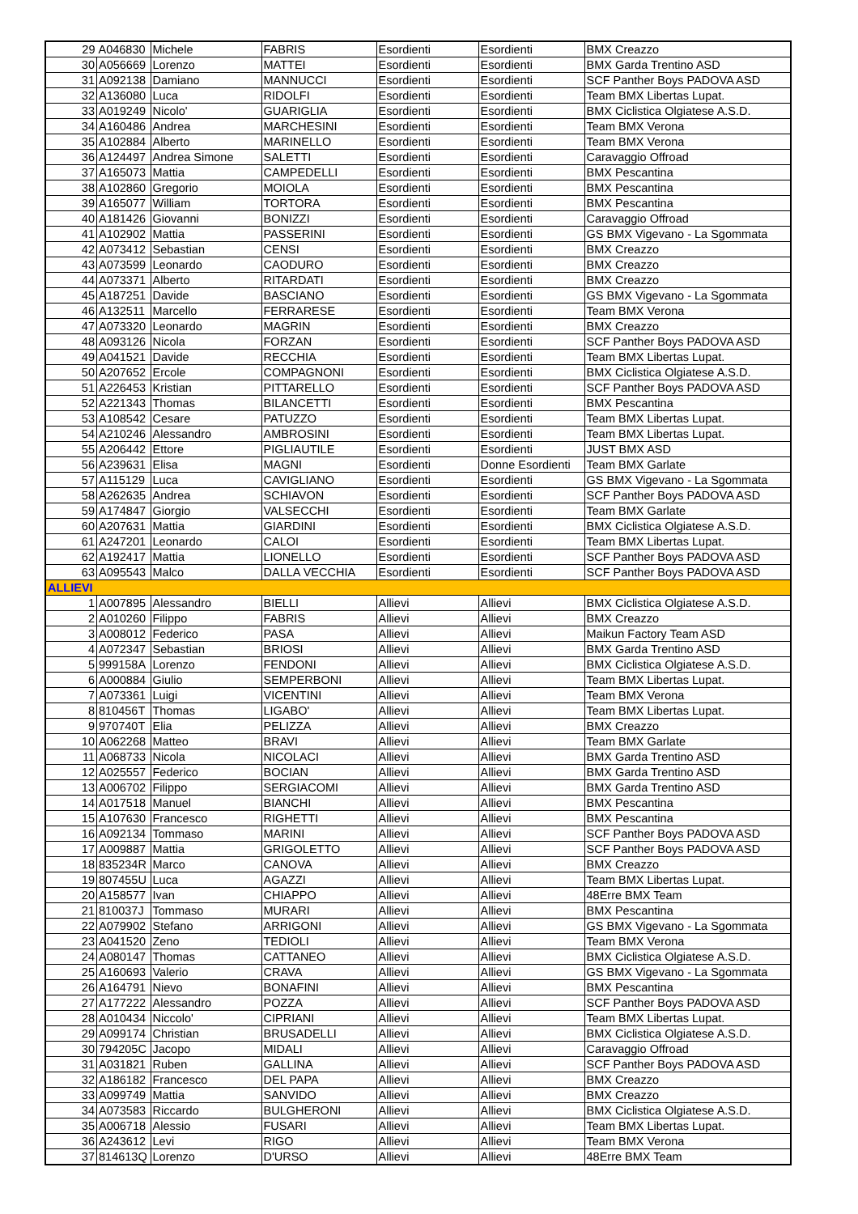| 29 | A046830 | Michele | FABRIS | Esordienti | Esordienti | BMX Creazzo |
| 30 | A056669 | Lorenzo | MATTEI | Esordienti | Esordienti | BMX Garda Trentino ASD |
| 31 | A092138 | Damiano | MANNUCCI | Esordienti | Esordienti | SCF Panther Boys PADOVA ASD |
| 32 | A136080 | Luca | RIDOLFI | Esordienti | Esordienti | Team BMX Libertas Lupat. |
| 33 | A019249 | Nicolo' | GUARIGLIA | Esordienti | Esordienti | BMX Ciclistica Olgiatese A.S.D. |
| 34 | A160486 | Andrea | MARCHESINI | Esordienti | Esordienti | Team BMX Verona |
| 35 | A102884 | Alberto | MARINELLO | Esordienti | Esordienti | Team BMX Verona |
| 36 | A124497 | Andrea Simone | SALETTI | Esordienti | Esordienti | Caravaggio Offroad |
| 37 | A165073 | Mattia | CAMPEDELLI | Esordienti | Esordienti | BMX Pescantina |
| 38 | A102860 | Gregorio | MOIOLA | Esordienti | Esordienti | BMX Pescantina |
| 39 | A165077 | William | TORTORA | Esordienti | Esordienti | BMX Pescantina |
| 40 | A181426 | Giovanni | BONIZZI | Esordienti | Esordienti | Caravaggio Offroad |
| 41 | A102902 | Mattia | PASSERINI | Esordienti | Esordienti | GS BMX Vigevano - La Sgommata |
| 42 | A073412 | Sebastian | CENSI | Esordienti | Esordienti | BMX Creazzo |
| 43 | A073599 | Leonardo | CAODURO | Esordienti | Esordienti | BMX Creazzo |
| 44 | A073371 | Alberto | RITARDATI | Esordienti | Esordienti | BMX Creazzo |
| 45 | A187251 | Davide | BASCIANO | Esordienti | Esordienti | GS BMX Vigevano - La Sgommata |
| 46 | A132511 | Marcello | FERRARESE | Esordienti | Esordienti | Team BMX Verona |
| 47 | A073320 | Leonardo | MAGRIN | Esordienti | Esordienti | BMX Creazzo |
| 48 | A093126 | Nicola | FORZAN | Esordienti | Esordienti | SCF Panther Boys PADOVA ASD |
| 49 | A041521 | Davide | RECCHIA | Esordienti | Esordienti | Team BMX Libertas Lupat. |
| 50 | A207652 | Ercole | COMPAGNONI | Esordienti | Esordienti | BMX Ciclistica Olgiatese A.S.D. |
| 51 | A226453 | Kristian | PITTARELLO | Esordienti | Esordienti | SCF Panther Boys PADOVA ASD |
| 52 | A221343 | Thomas | BILANCETTI | Esordienti | Esordienti | BMX Pescantina |
| 53 | A108542 | Cesare | PATUZZO | Esordienti | Esordienti | Team BMX Libertas Lupat. |
| 54 | A210246 | Alessandro | AMBROSINI | Esordienti | Esordienti | Team BMX Libertas Lupat. |
| 55 | A206442 | Ettore | PIGLIAUTILE | Esordienti | Esordienti | JUST BMX ASD |
| 56 | A239631 | Elisa | MAGNI | Esordienti | Donne Esordienti | Team BMX Garlate |
| 57 | A115129 | Luca | CAVIGLIANO | Esordienti | Esordienti | GS BMX Vigevano - La Sgommata |
| 58 | A262635 | Andrea | SCHIAVON | Esordienti | Esordienti | SCF Panther Boys PADOVA ASD |
| 59 | A174847 | Giorgio | VALSECCHI | Esordienti | Esordienti | Team BMX Garlate |
| 60 | A207631 | Mattia | GIARDINI | Esordienti | Esordienti | BMX Ciclistica Olgiatese A.S.D. |
| 61 | A247201 | Leonardo | CALOI | Esordienti | Esordienti | Team BMX Libertas Lupat. |
| 62 | A192417 | Mattia | LIONELLO | Esordienti | Esordienti | SCF Panther Boys PADOVA ASD |
| 63 | A095543 | Malco | DALLA VECCHIA | Esordienti | Esordienti | SCF Panther Boys PADOVA ASD |
| ALLIEVI | | | | | | |
| 1 | A007895 | Alessandro | BIELLI | Allievi | Allievi | BMX Ciclistica Olgiatese A.S.D. |
| 2 | A010260 | Filippo | FABRIS | Allievi | Allievi | BMX Creazzo |
| 3 | A008012 | Federico | PASA | Allievi | Allievi | Maikun Factory Team ASD |
| 4 | A072347 | Sebastian | BRIOSI | Allievi | Allievi | BMX Garda Trentino ASD |
| 5 | 999158A | Lorenzo | FENDONI | Allievi | Allievi | BMX Ciclistica Olgiatese A.S.D. |
| 6 | A000884 | Giulio | SEMPERBONI | Allievi | Allievi | Team BMX Libertas Lupat. |
| 7 | A073361 | Luigi | VICENTINI | Allievi | Allievi | Team BMX Verona |
| 8 | 810456T | Thomas | LIGABO' | Allievi | Allievi | Team BMX Libertas Lupat. |
| 9 | 970740T | Elia | PELIZZA | Allievi | Allievi | BMX Creazzo |
| 10 | A062268 | Matteo | BRAVI | Allievi | Allievi | Team BMX Garlate |
| 11 | A068733 | Nicola | NICOLACI | Allievi | Allievi | BMX Garda Trentino ASD |
| 12 | A025557 | Federico | BOCIAN | Allievi | Allievi | BMX Garda Trentino ASD |
| 13 | A006702 | Filippo | SERGIACOMI | Allievi | Allievi | BMX Garda Trentino ASD |
| 14 | A017518 | Manuel | BIANCHI | Allievi | Allievi | BMX Pescantina |
| 15 | A107630 | Francesco | RIGHETTI | Allievi | Allievi | BMX Pescantina |
| 16 | A092134 | Tommaso | MARINI | Allievi | Allievi | SCF Panther Boys PADOVA ASD |
| 17 | A009887 | Mattia | GRIGOLETTO | Allievi | Allievi | SCF Panther Boys PADOVA ASD |
| 18 | 835234R | Marco | CANOVA | Allievi | Allievi | BMX Creazzo |
| 19 | 807455U | Luca | AGAZZI | Allievi | Allievi | Team BMX Libertas Lupat. |
| 20 | A158577 | Ivan | CHIAPPO | Allievi | Allievi | 48Erre BMX Team |
| 21 | 810037J | Tommaso | MURARI | Allievi | Allievi | BMX Pescantina |
| 22 | A079902 | Stefano | ARRIGONI | Allievi | Allievi | GS BMX Vigevano - La Sgommata |
| 23 | A041520 | Zeno | TEDIOLI | Allievi | Allievi | Team BMX Verona |
| 24 | A080147 | Thomas | CATTANEO | Allievi | Allievi | BMX Ciclistica Olgiatese A.S.D. |
| 25 | A160693 | Valerio | CRAVA | Allievi | Allievi | GS BMX Vigevano - La Sgommata |
| 26 | A164791 | Nievo | BONAFINI | Allievi | Allievi | BMX Pescantina |
| 27 | A177222 | Alessandro | POZZA | Allievi | Allievi | SCF Panther Boys PADOVA ASD |
| 28 | A010434 | Niccolo' | CIPRIANI | Allievi | Allievi | Team BMX Libertas Lupat. |
| 29 | A099174 | Christian | BRUSADELLI | Allievi | Allievi | BMX Ciclistica Olgiatese A.S.D. |
| 30 | 794205C | Jacopo | MIDALI | Allievi | Allievi | Caravaggio Offroad |
| 31 | A031821 | Ruben | GALLINA | Allievi | Allievi | SCF Panther Boys PADOVA ASD |
| 32 | A186182 | Francesco | DEL PAPA | Allievi | Allievi | BMX Creazzo |
| 33 | A099749 | Mattia | SANVIDO | Allievi | Allievi | BMX Creazzo |
| 34 | A073583 | Riccardo | BULGHERONI | Allievi | Allievi | BMX Ciclistica Olgiatese A.S.D. |
| 35 | A006718 | Alessio | FUSARI | Allievi | Allievi | Team BMX Libertas Lupat. |
| 36 | A243612 | Levi | RIGO | Allievi | Allievi | Team BMX Verona |
| 37 | 814613Q | Lorenzo | D'URSO | Allievi | Allievi | 48Erre BMX Team |